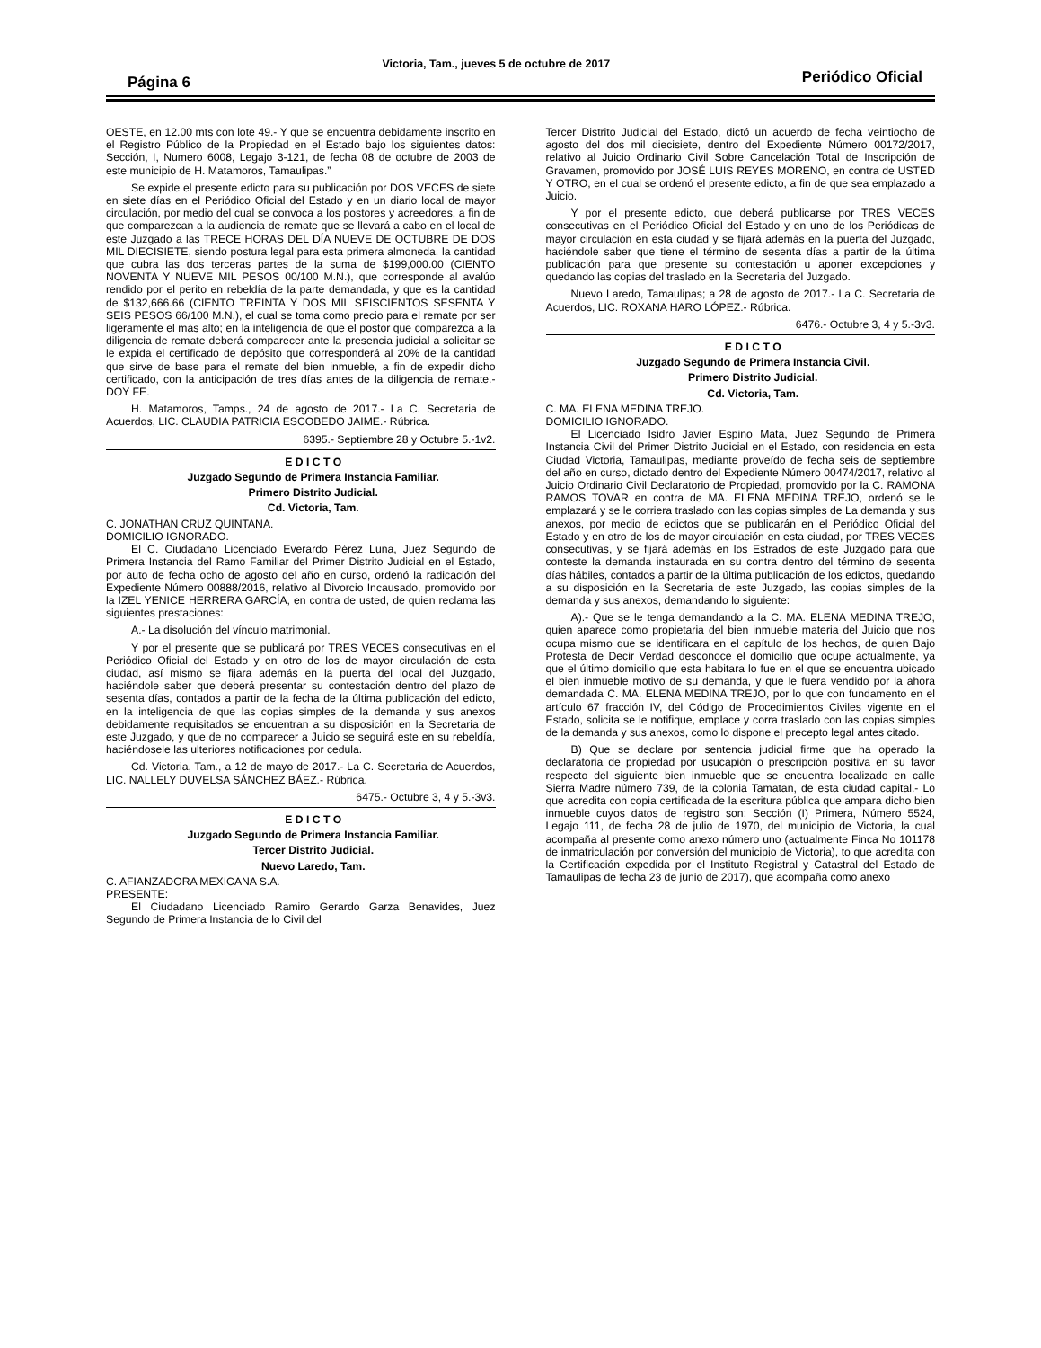Página 6
Victoria, Tam., jueves 5 de octubre de 2017
Periódico Oficial
OESTE, en 12.00 mts con lote 49.- Y que se encuentra debidamente inscrito en el Registro Público de la Propiedad en el Estado bajo los siguientes datos: Sección, I, Numero 6008, Legajo 3-121, de fecha 08 de octubre de 2003 de este municipio de H. Matamoros, Tamaulipas.”
Se expide el presente edicto para su publicación por DOS VECES de siete en siete días en el Periódico Oficial del Estado y en un diario local de mayor circulación, por medio del cual se convoca a los postores y acreedores, a fin de que comparezcan a la audiencia de remate que se llevará a cabo en el local de este Juzgado a las TRECE HORAS DEL DÍA NUEVE DE OCTUBRE DE DOS MIL DIECISIETE, siendo postura legal para esta primera almoneda, la cantidad que cubra las dos terceras partes de la suma de $199,000.00 (CIENTO NOVENTA Y NUEVE MIL PESOS 00/100 M.N.), que corresponde al avalúo rendido por el perito en rebeldía de la parte demandada, y que es la cantidad de $132,666.66 (CIENTO TREINTA Y DOS MIL SEISCIENTOS SESENTA Y SEIS PESOS 66/100 M.N.), el cual se toma como precio para el remate por ser ligeramente el más alto; en la inteligencia de que el postor que comparezca a la diligencia de remate deberá comparecer ante la presencia judicial a solicitar se le expida el certificado de depósito que corresponderá al 20% de la cantidad que sirve de base para el remate del bien inmueble, a fin de expedir dicho certificado, con la anticipación de tres días antes de la diligencia de remate.- DOY FE.
H. Matamoros, Tamps., 24 de agosto de 2017.- La C. Secretaria de Acuerdos, LIC. CLAUDIA PATRICIA ESCOBEDO JAIME.- Rúbrica.
6395.- Septiembre 28 y Octubre 5.-1v2.
E D I C T O
Juzgado Segundo de Primera Instancia Familiar.
Primero Distrito Judicial.
Cd. Victoria, Tam.
C. JONATHAN CRUZ QUINTANA.
DOMICILIO IGNORADO.
El C. Ciudadano Licenciado Everardo Pérez Luna, Juez Segundo de Primera Instancia del Ramo Familiar del Primer Distrito Judicial en el Estado, por auto de fecha ocho de agosto del año en curso, ordenó la radicación del Expediente Número 00888/2016, relativo al Divorcio Incausado, promovido por la IZEL YENICE HERRERA GARCÍA, en contra de usted, de quien reclama las siguientes prestaciones:
A.- La disolución del vínculo matrimonial.
Y por el presente que se publicará por TRES VECES consecutivas en el Periódico Oficial del Estado y en otro de los de mayor circulación de esta ciudad, así mismo se fijara además en la puerta del local del Juzgado, haciéndole saber que deberá presentar su contestación dentro del plazo de sesenta días, contados a partir de la fecha de la última publicación del edicto, en la inteligencia de que las copias simples de la demanda y sus anexos debidamente requisitados se encuentran a su disposición en la Secretaria de este Juzgado, y que de no comparecer a Juicio se seguirá este en su rebeldía, haciéndosele las ulteriores notificaciones por cedula.
Cd. Victoria, Tam., a 12 de mayo de 2017.- La C. Secretaria de Acuerdos, LIC. NALLELY DUVELSA SÁNCHEZ BÁEZ.- Rúbrica.
6475.- Octubre 3, 4 y 5.-3v3.
E D I C T O
Juzgado Segundo de Primera Instancia Familiar.
Tercer Distrito Judicial.
Nuevo Laredo, Tam.
C. AFIANZADORA MEXICANA S.A.
PRESENTE:
El Ciudadano Licenciado Ramiro Gerardo Garza Benavides, Juez Segundo de Primera Instancia de lo Civil del
Tercer Distrito Judicial del Estado, dictó un acuerdo de fecha veintiocho de agosto del dos mil diecisiete, dentro del Expediente Número 00172/2017, relativo al Juicio Ordinario Civil Sobre Cancelación Total de Inscripción de Gravamen, promovido por JOSÉ LUIS REYES MORENO, en contra de USTED Y OTRO, en el cual se ordenó el presente edicto, a fin de que sea emplazado a Juicio.
Y por el presente edicto, que deberá publicarse por TRES VECES consecutivas en el Periódico Oficial del Estado y en uno de los Periódicas de mayor circulación en esta ciudad y se fijará además en la puerta del Juzgado, haciéndole saber que tiene el término de sesenta días a partir de la última publicación para que presente su contestación u aponer excepciones y quedando las copias del traslado en la Secretaria del Juzgado.
Nuevo Laredo, Tamaulipas; a 28 de agosto de 2017.- La C. Secretaria de Acuerdos, LIC. ROXANA HARO LÓPEZ.- Rúbrica.
6476.- Octubre 3, 4 y 5.-3v3.
E D I C T O
Juzgado Segundo de Primera Instancia Civil.
Primero Distrito Judicial.
Cd. Victoria, Tam.
C. MA. ELENA MEDINA TREJO.
DOMICILIO IGNORADO.
El Licenciado Isidro Javier Espino Mata, Juez Segundo de Primera Instancia Civil del Primer Distrito Judicial en el Estado, con residencia en esta Ciudad Victoria, Tamaulipas, mediante proveído de fecha seis de septiembre del año en curso, dictado dentro del Expediente Número 00474/2017, relativo al Juicio Ordinario Civil Declaratorio de Propiedad, promovido por la C. RAMONA RAMOS TOVAR en contra de MA. ELENA MEDINA TREJO, ordenó se le emplazará y se le corriera traslado con las copias simples de La demanda y sus anexos, por medio de edictos que se publicarán en el Periódico Oficial del Estado y en otro de los de mayor circulación en esta ciudad, por TRES VECES consecutivas, y se fijará además en los Estrados de este Juzgado para que conteste la demanda instaurada en su contra dentro del término de sesenta días hábiles, contados a partir de la última publicación de los edictos, quedando a su disposición en la Secretaria de este Juzgado, las copias simples de la demanda y sus anexos, demandando lo siguiente:
A).- Que se le tenga demandando a la C. MA. ELENA MEDINA TREJO, quien aparece como propietaria del bien inmueble materia del Juicio que nos ocupa mismo que se identificara en el capítulo de los hechos, de quien Bajo Protesta de Decir Verdad desconoce el domicilio que ocupe actualmente, ya que el último domicilio que esta habitara lo fue en el que se encuentra ubicado el bien inmueble motivo de su demanda, y que le fuera vendido por la ahora demandada C. MA. ELENA MEDINA TREJO, por lo que con fundamento en el artículo 67 fracción IV, del Código de Procedimientos Civiles vigente en el Estado, solicita se le notifique, emplace y corra traslado con las copias simples de la demanda y sus anexos, como lo dispone el precepto legal antes citado.
B) Que se declare por sentencia judicial firme que ha operado la declaratoria de propiedad por usucapión o prescripción positiva en su favor respecto del siguiente bien inmueble que se encuentra localizado en calle Sierra Madre número 739, de la colonia Tamatan, de esta ciudad capital.- Lo que acredita con copia certificada de la escritura pública que ampara dicho bien inmueble cuyos datos de registro son: Sección (I) Primera, Número 5524, Legajo 111, de fecha 28 de julio de 1970, del municipio de Victoria, la cual acompaña al presente como anexo número uno (actualmente Finca No 101178 de inmatriculación por conversión del municipio de Victoria), to que acredita con la Certificación expedida por el Instituto Registral y Catastral del Estado de Tamaulipas de fecha 23 de junio de 2017), que acompaña como anexo